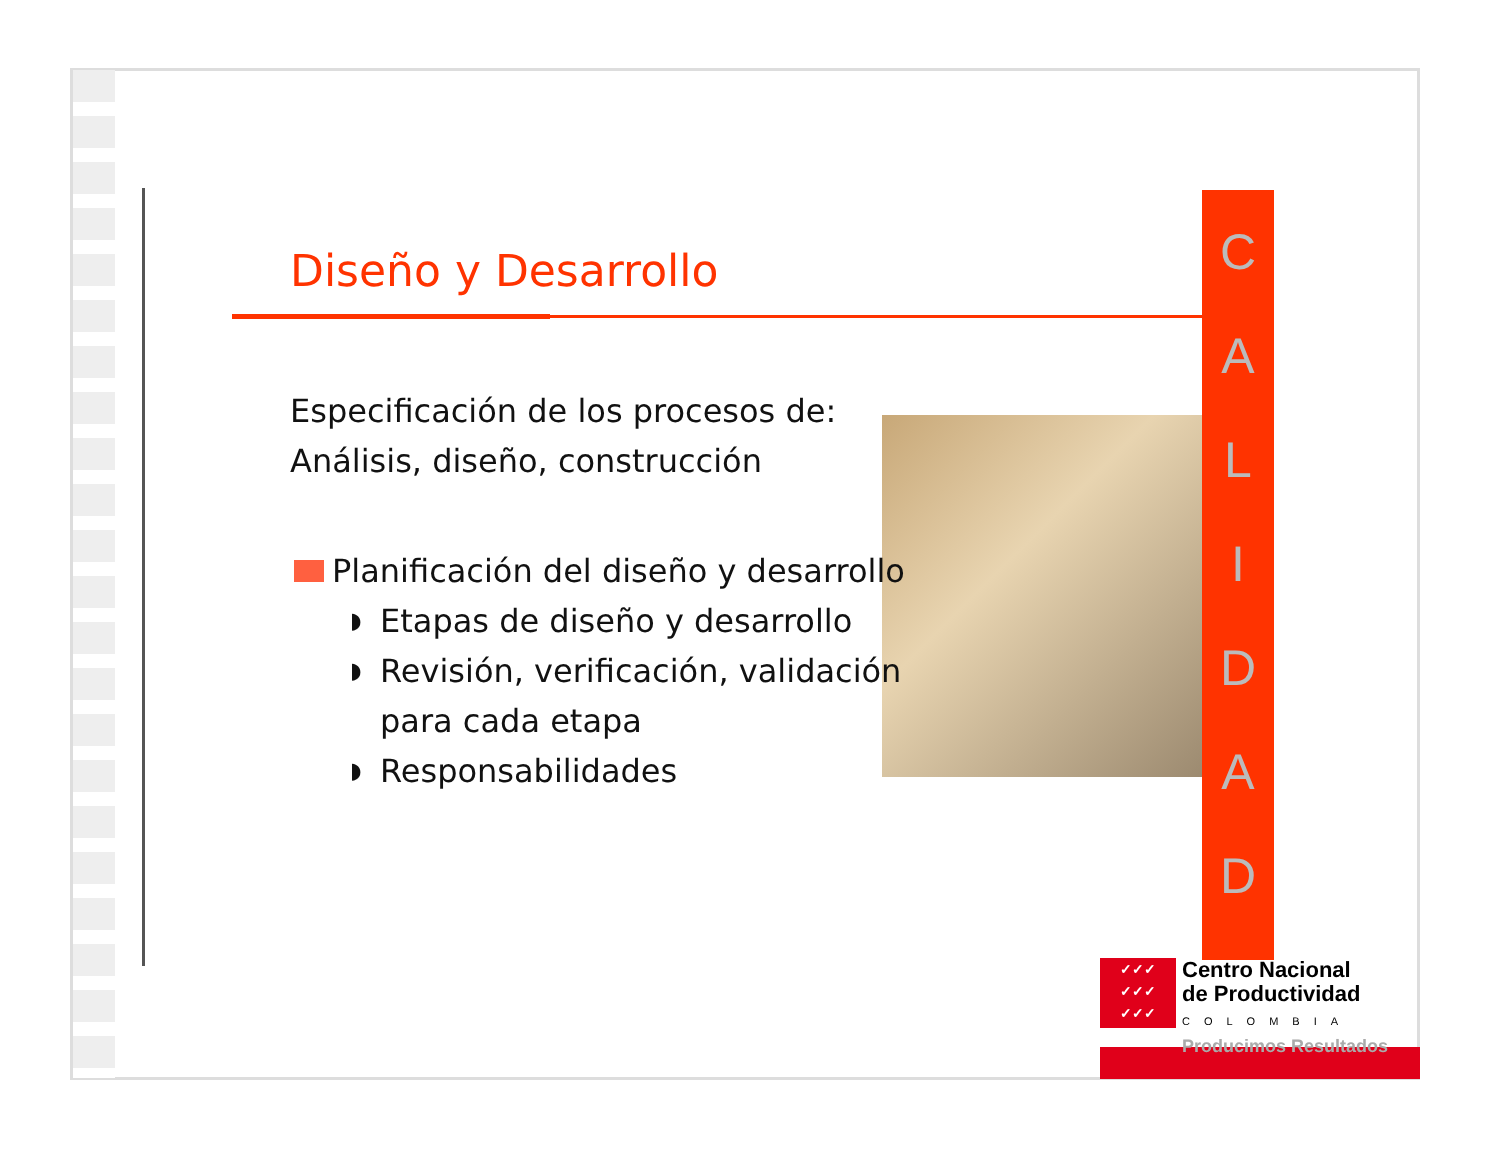Diseño y Desarrollo
Especificación de los procesos de:
Análisis, diseño, construcción
Planificación del diseño y desarrollo
◗ Etapas de diseño y desarrollo
◗ Revisión, verificación, validación para cada etapa
◗ Responsabilidades
C
A
L
I
D
A
D
✓✓✓
✓✓✓
✓✓✓
Centro Nacional
de Productividad
COLOMBIA
Producimos Resultados